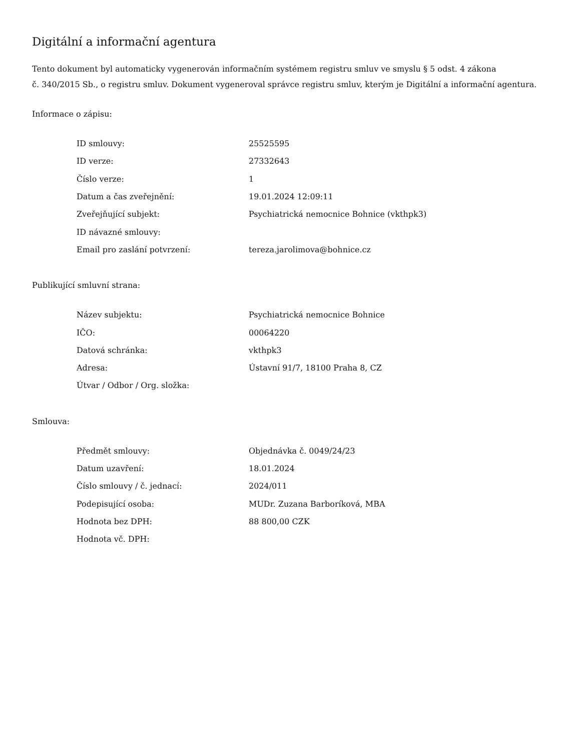Digitální a informační agentura
Tento dokument byl automaticky vygenerován informačním systémem registru smluv ve smyslu § 5 odst. 4 zákona
č. 340/2015 Sb., o registru smluv. Dokument vygeneroval správce registru smluv, kterým je Digitální a informační agentura.
Informace o zápisu:
| ID smlouvy: | 25525595 |
| ID verze: | 27332643 |
| Číslo verze: | 1 |
| Datum a čas zveřejnění: | 19.01.2024 12:09:11 |
| Zveřejňující subjekt: | Psychiatrická nemocnice Bohnice (vkthpk3) |
| ID návazné smlouvy: | |
| Email pro zaslání potvrzení: | tereza.jarolimova@bohnice.cz |
Publikující smluvní strana:
| Název subjektu: | Psychiatrická nemocnice Bohnice |
| IČO: | 00064220 |
| Datová schránka: | vkthpk3 |
| Adresa: | Ústavní 91/7, 18100 Praha 8, CZ |
| Útvar / Odbor / Org. složka: | |
Smlouva:
| Předmět smlouvy: | Objednávka č. 0049/24/23 |
| Datum uzavření: | 18.01.2024 |
| Číslo smlouvy / č. jednací: | 2024/011 |
| Podepisující osoba: | MUDr. Zuzana Barboríková, MBA |
| Hodnota bez DPH: | 88 800,00 CZK |
| Hodnota vč. DPH: | |